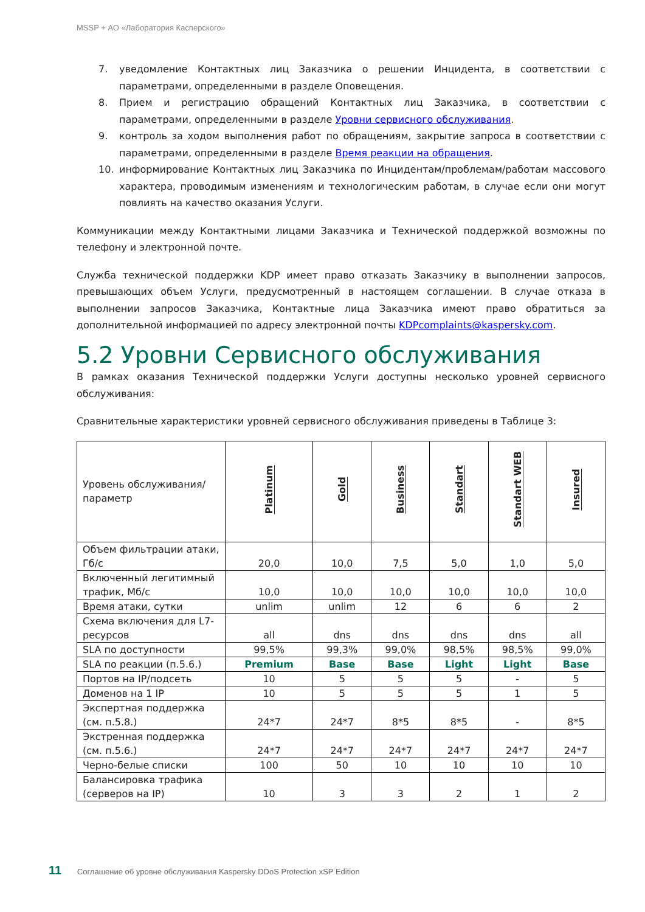MSSP + АО «Лаборатория Касперского»
7. уведомление Контактных лиц Заказчика о решении Инцидента, в соответствии с параметрами, определенными в разделе Оповещения.
8. Прием и регистрацию обращений Контактных лиц Заказчика, в соответствии с параметрами, определенными в разделе Уровни сервисного обслуживания.
9. контроль за ходом выполнения работ по обращениям, закрытие запроса в соответствии с параметрами, определенными в разделе Время реакции на обращения.
10. информирование Контактных лиц Заказчика по Инцидентам/проблемам/работам массового характера, проводимым изменениям и технологическим работам, в случае если они могут повлиять на качество оказания Услуги.
Коммуникации между Контактными лицами Заказчика и Технической поддержкой возможны по телефону и электронной почте.
Служба технической поддержки KDP имеет право отказать Заказчику в выполнении запросов, превышающих объем Услуги, предусмотренный в настоящем соглашении. В случае отказа в выполнении запросов Заказчика, Контактные лица Заказчика имеют право обратиться за дополнительной информацией по адресу электронной почты KDPcomplaints@kaspersky.com.
5.2 Уровни Сервисного обслуживания
В рамках оказания Технической поддержки Услуги доступны несколько уровней сервисного обслуживания:
Сравнительные характеристики уровней сервисного обслуживания приведены в Таблице 3:
| Уровень обслуживания/ параметр | Platinum | Gold | Business | Standart | Standart WEB | Insured |
| --- | --- | --- | --- | --- | --- | --- |
| Объем фильтрации атаки, Гб/с | 20,0 | 10,0 | 7,5 | 5,0 | 1,0 | 5,0 |
| Включенный легитимный трафик, Мб/с | 10,0 | 10,0 | 10,0 | 10,0 | 10,0 | 10,0 |
| Время атаки, сутки | unlim | unlim | 12 | 6 | 6 | 2 |
| Схема включения для L7-ресурсов | all | dns | dns | dns | dns | all |
| SLA по доступности | 99,5% | 99,3% | 99,0% | 98,5% | 98,5% | 99,0% |
| SLA по реакции (п.5.6.) | Premium | Base | Base | Light | Light | Base |
| Портов на IP/подсеть | 10 | 5 | 5 | 5 | - | 5 |
| Доменов на 1 IP | 10 | 5 | 5 | 5 | 1 | 5 |
| Экспертная поддержка (см. п.5.8.) | 24*7 | 24*7 | 8*5 | 8*5 | - | 8*5 |
| Экстренная поддержка (см. п.5.6.) | 24*7 | 24*7 | 24*7 | 24*7 | 24*7 | 24*7 |
| Черно-белые списки | 100 | 50 | 10 | 10 | 10 | 10 |
| Балансировка трафика (серверов на IP) | 10 | 3 | 3 | 2 | 1 | 2 |
11 Соглашение об уровне обслуживания Kaspersky DDoS Protection xSP Edition